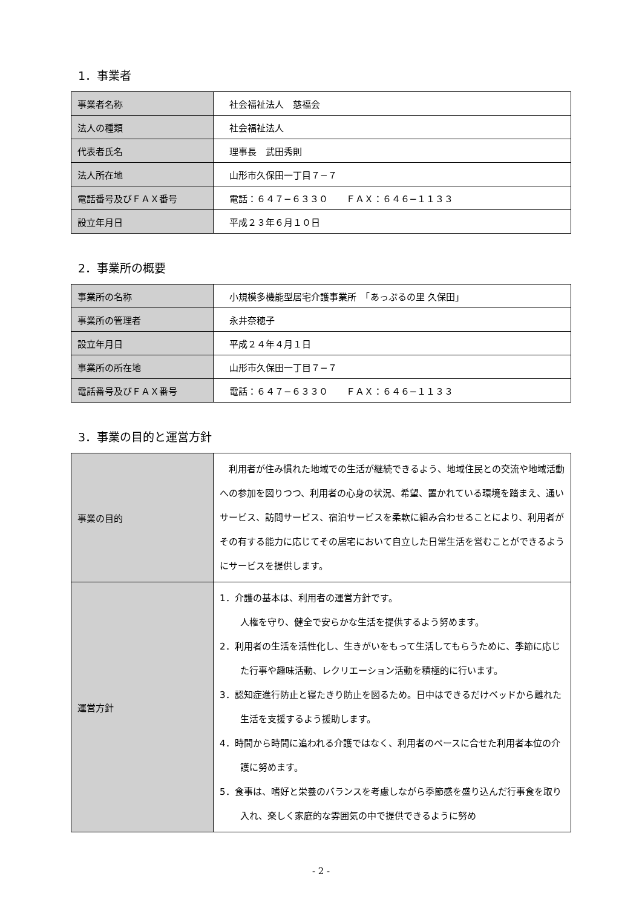1．事業者
| 事業者名称 | 社会福祉法人 慈福会 |
| 法人の種類 | 社会福祉法人 |
| 代表者氏名 | 理事長 武田秀則 |
| 法人所在地 | 山形市久保田一丁目７−７ |
| 電話番号及びＦＡＸ番号 | 電話：６４７−６３３０ ＦＡＸ：６４６−１１３３ |
| 設立年月日 | 平成２３年６月１０日 |
2．事業所の概要
| 事業所の名称 | 小規模多機能型居宅介護事業所 「あっぷるの里 久保田」 |
| 事業所の管理者 | 永井奈穂子 |
| 設立年月日 | 平成２４年４月１日 |
| 事業所の所在地 | 山形市久保田一丁目７−７ |
| 電話番号及びＦＡＸ番号 | 電話：６４７−６３３０ ＦＡＸ：６４６−１１３３ |
3．事業の目的と運営方針
| 事業の目的 | 利用者が住み慣れた地域での生活が継続できるよう、地域住民との交流や地域活動への参加を図りつつ、利用者の心身の状況、希望、置かれている環境を踏まえ、通いサービス、訪問サービス、宿泊サービスを柔軟に組み合わせることにより、利用者がその有する能力に応じてその居宅において自立した日常生活を営むことができるようにサービスを提供します。 |
| 運営方針 | 1．介護の基本は、利用者の運営方針です。 人権を守り、健全で安らかな生活を提供するよう努めます。 2．利用者の生活を活性化し、生きがいをもって生活してもらうために、季節に応じた行事や趣味活動、レクリエーション活動を積極的に行います。 3．認知症進行防止と寝たきり防止を図るため。日中はできるだけベッドから離れた生活を支援するよう援助します。 4．時間から時間に追われる介護ではなく、利用者のペースに合せた利用者本位の介護に努めます。 5．食事は、嗜好と栄養のバランスを考慮しながら季節感を盛り込んだ行事食を取り入れ、楽しく家庭的な雰囲気の中で提供できるように努め |
- 2 -